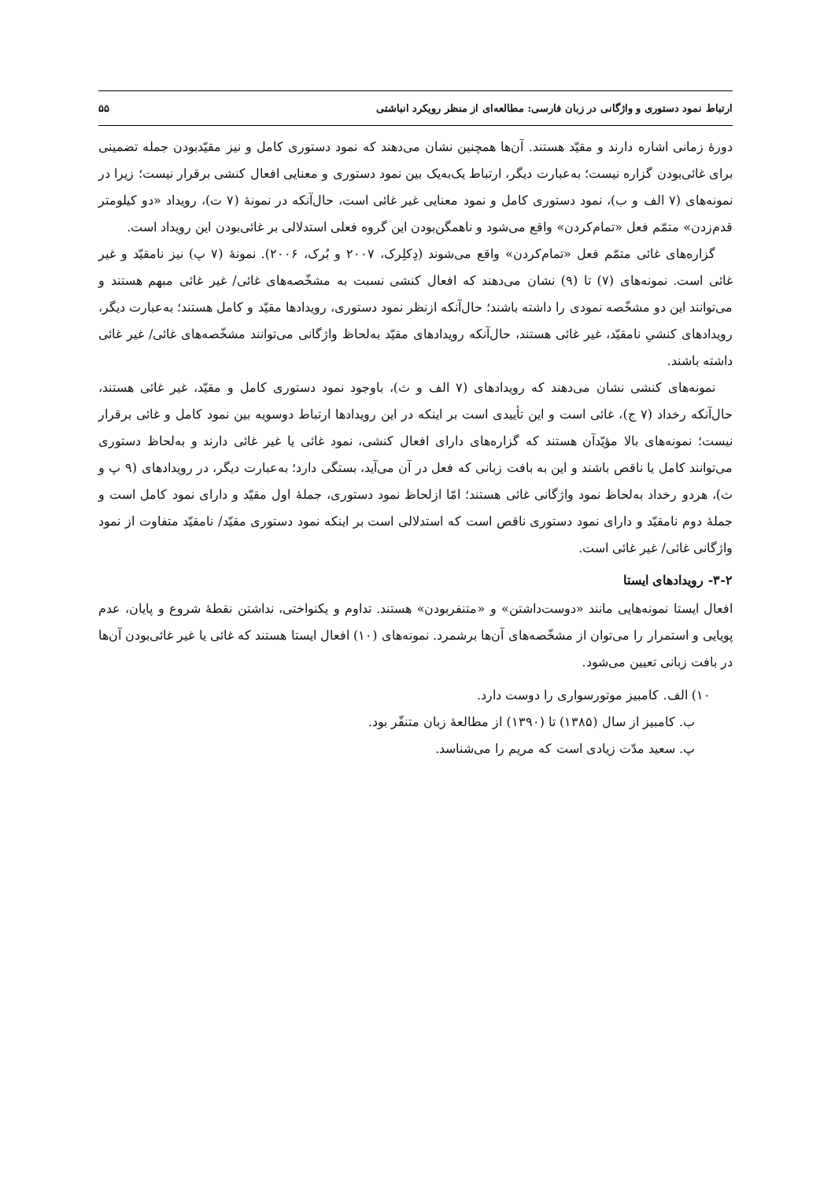ارتباط نمود دستوری و واژگانی در زبان فارسی: مطالعه‌ای از منظر رویکرد انباشتی ۵۵
دورهٔ زمانی اشاره دارند و مقیّد هستند. آن‌ها همچنین نشان می‌دهند که نمود دستوری کامل و نیز مقیّدبودن جمله تضمینی برای غائی‌بودن گزاره نیست؛ به‌عبارت دیگر، ارتباط یک‌به‌یک بین نمود دستوری و معنایی افعال کنشی برقرار نیست؛ زیرا در نمونه‌های (۷ الف و ب)، نمود دستوری کامل و نمود معنایی غیر غائی است، حال‌آنکه در نمونهٔ (۷ ت)، رویداد «دو کیلومتر قدم‌زدن» متمّم فعل «تمام‌کردن» واقع می‌شود و ناهمگن‌بودن این گروه فعلی استدلالی بر غائی‌بودن این رویداد است.
گزاره‌های غائی متمّم فعل «تمام‌کردن» واقع می‌شوند (دِکلِرک، ۲۰۰۷ و بُرک، ۲۰۰۶). نمونهٔ (۷ پ) نیز نامقیّد و غیر غائی است. نمونه‌های (۷) تا (۹) نشان می‌دهند که افعال کنشی نسبت به مشخّصه‌های غائی/ غیر غائی مبهم هستند و می‌توانند این دو مشخّصه نمودی را داشته باشند؛ حال‌آنکه ازنظر نمود دستوری، رویدادها مقیّد و کامل هستند؛ به‌عبارت دیگر، رویدادهای کنشیِ نامقیّد، غیر غائی هستند، حال‌آنکه رویدادهای مقیّد به‌لحاظ واژگانی می‌توانند مشخّصه‌های غائی/ غیر غائی داشته باشند.
نمونه‌های کنشی نشان می‌دهند که رویدادهای (۷ الف و ث)، باوجود نمود دستوری کامل و مقیّد، غیر غائی هستند، حال‌آنکه رخداد (۷ ج)، غائی است و این تأییدی است بر اینکه در این رویدادها ارتباط دوسویه بین نمود کامل و غائی برقرار نیست؛ نمونه‌های بالا مؤیّدآن هستند که گزاره‌های دارای افعال کنشی، نمود غائی یا غیر غائی دارند و به‌لحاظ دستوری می‌توانند کامل یا ناقص باشند و این به بافت زبانی که فعل در آن می‌آید، بستگی دارد؛ به‌عبارت دیگر، در رویدادهای (۹ پ و ث)، هردو رخداد به‌لحاظ نمود واژگانی غائی هستند؛ امّا ازلحاظ نمود دستوری، جملهٔ اول مقیّد و دارای نمود کامل است و جملهٔ دوم نامقیّد و دارای نمود دستوری ناقص است که استدلالی است بر اینکه نمود دستوری مقیّد/ نامقیّد متفاوت از نمود واژگانی غائی/ غیر غائی است.
۳-۲- رویدادهای ایستا
افعال ایستا نمونه‌هایی مانند «دوست‌داشتن» و «متنفربودن» هستند. تداوم و یکنواختی، نداشتن نقطهٔ شروع و پایان، عدم پویایی و استمرار را می‌توان از مشخّصه‌های آن‌ها برشمرد. نمونه‌های (۱۰) افعال ایستا هستند که غائی یا غیر غائی‌بودن آن‌ها در بافت زبانی تعیین می‌شود.
۱۰) الف. کامبیز موتورسواری را دوست دارد.
ب. کامبیز از سال (۱۳۸۵) تا (۱۳۹۰) از مطالعهٔ زبان متنفّر بود.
پ. سعید مدّت زیادی است که مریم را می‌شناسد.